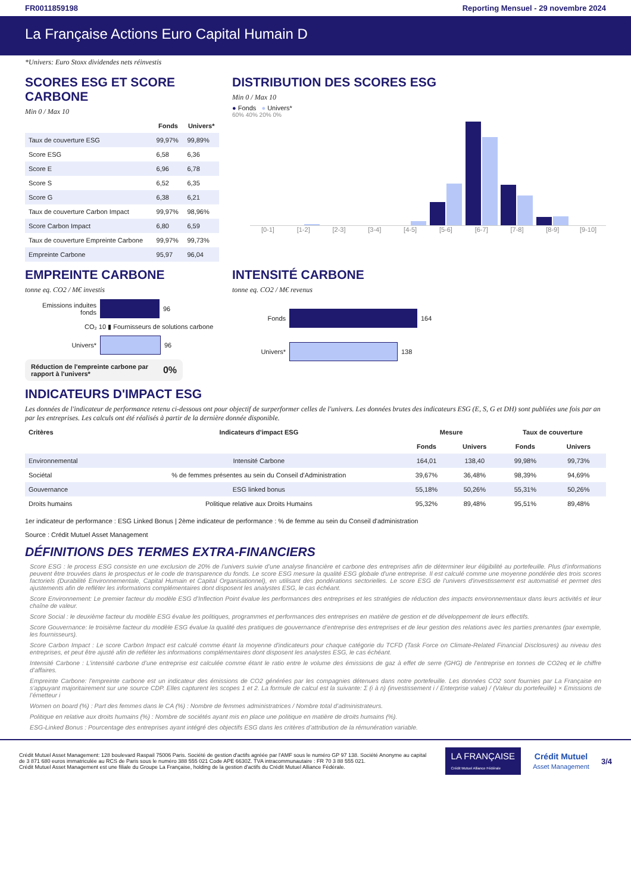FR0011859198 Reporting Mensuel - 29 novembre 2024
La Française Actions Euro Capital Humain D
*Univers: Euro Stoxx dividendes nets réinvestis
SCORES ESG ET SCORE CARBONE
Min 0 / Max 10
| | Fonds | Univers* |
| --- | --- | --- |
| Taux de couverture ESG | 99,97% | 99,89% |
| Score ESG | 6,58 | 6,36 |
| Score E | 6,96 | 6,78 |
| Score S | 6,52 | 6,35 |
| Score G | 6,38 | 6,21 |
| Taux de couverture Carbon Impact | 99,97% | 98,96% |
| Score Carbon Impact | 6,80 | 6,59 |
| Taux de couverture Empreinte Carbone | 99,97% | 99,73% |
| Empreinte Carbone | 95,97 | 96,04 |
DISTRIBUTION DES SCORES ESG
Min 0 / Max 10
● Fonds ● Univers*
60% 40% 20% 0%
[0-1] [1-2] [2-3] [3-4] [4-5] [5-6] [6-7] [7-8] [8-9] [9-10]
EMPREINTE CARBONE
tonne eq. CO2 / M€ investis
Emissions induites fonds
96
CO₂ 10 ▮ Fournisseurs de solutions carbone
Univers*
96
Réduction de l'empreinte carbone par rapport à l'univers* 0%
INTENSITÉ CARBONE
tonne eq. CO2 / M€ revenus
Fonds
164
Univers*
138
INDICATEURS D'IMPACT ESG
Les données de l'indicateur de performance retenu ci-dessous ont pour objectif de surperformer celles de l'univers. Les données brutes des indicateurs ESG (E, S, G et DH) sont publiées une fois par an par les entreprises. Les calculs ont été réalisés à partir de la dernière donnée disponible.
| Critères | Indicateurs d'impact ESG | Mesure | | Taux de couverture | |
| --- | --- | --- | --- | --- | --- |
| | | Fonds | Univers | Fonds | Univers |
| Environnemental | Intensité Carbone | 164,01 | 138,40 | 99,98% | 99,73% |
| Sociétal | % de femmes présentes au sein du Conseil d'Administration | 39,67% | 36,48% | 98,39% | 94,69% |
| Gouvernance | ESG linked bonus | 55,18% | 50,26% | 55,31% | 50,26% |
| Droits humains | Politique relative aux Droits Humains | 95,32% | 89,48% | 95,51% | 89,48% |
1er indicateur de performance : ESG Linked Bonus | 2ème indicateur de performance : % de femme au sein du Conseil d'administration
Source : Crédit Mutuel Asset Management
DÉFINITIONS DES TERMES EXTRA-FINANCIERS
Score ESG : le process ESG consiste en une exclusion de 20% de l’univers suivie d’une analyse financière et carbone des entreprises afin de déterminer leur éligibilité au portefeuille. Plus d’informations peuvent être trouvées dans le prospectus et le code de transparence du fonds. Le score ESG mesure la qualité ESG globale d'une entreprise. Il est calculé comme une moyenne pondérée des trois scores factoriels (Durabilité Environnementale, Capital Humain et Capital Organisationnel), en utilisant des pondérations sectorielles. Le score ESG de l'univers d'investissement est automatisé et permet des ajustements afin de refléter les informations complémentaires dont disposent les analystes ESG, le cas échéant.
Score Environnement: Le premier facteur du modèle ESG d’Inflection Point évalue les performances des entreprises et les stratégies de réduction des impacts environnementaux dans leurs activités et leur chaîne de valeur.
Score Social : le deuxième facteur du modèle ESG évalue les politiques, programmes et performances des entreprises en matière de gestion et de développement de leurs effectifs.
Score Gouvernance: le troisième facteur du modèle ESG évalue la qualité des pratiques de gouvernance d’entreprise des entreprises et de leur gestion des relations avec les parties prenantes (par exemple, les fournisseurs).
Score Carbon Impact : Le score Carbon Impact est calculé comme étant la moyenne d'indicateurs pour chaque catégorie du TCFD (Task Force on Climate-Related Financial Disclosures) au niveau des entreprises, et peut être ajusté afin de refléter les informations complémentaires dont disposent les analystes ESG, le cas échéant.
Intensité Carbone : L’intensité carbone d’une entreprise est calculée comme étant le ratio entre le volume des émissions de gaz à effet de serre (GHG) de l’entreprise en tonnes de CO2eq et le chiffre d’affaires.
Empreinte Carbone: l'empreinte carbone est un indicateur des émissions de CO2 générées par les compagnies détenues dans notre portefeuille. Les données CO2 sont fournies par La Française en s’appuyant majoritairement sur une source CDP. Elles capturent les scopes 1 et 2. La formule de calcul est la suivante: Σ (i à n) (investissement i / Enterprise value) / (Valeur du portefeuille) × Emissions de l’émetteur i
Women on board (%) : Part des femmes dans le CA (%) : Nombre de femmes administratrices / Nombre total d’administrateurs.
Politique en relative aux droits humains (%) : Nombre de sociétés ayant mis en place une politique en matière de droits humains (%).
ESG-Linked Bonus : Pourcentage des entreprises ayant intégré des objectifs ESG dans les critères d’attribution de la rémunération variable.
Crédit Mutuel Asset Management: 128 boulevard Raspail 75006 Paris. Société de gestion d'actifs agréée par l'AMF sous le numéro GP 97 138. Société Anonyme au capital de 3 871 680 euros immatriculée au RCS de Paris sous le numéro 388 555 021 Code APE 6630Z. TVA intracommunautaire : FR 70 3 88 555 021.
Crédit Mutuel Asset Management est une filiale du Groupe La Française, holding de la gestion d'actifs du Crédit Mutuel Alliance Fédérale.
LA FRANÇAISE
Crédit Mutuel Alliance Fédérale
Crédit Mutuel
Asset Management
3/4